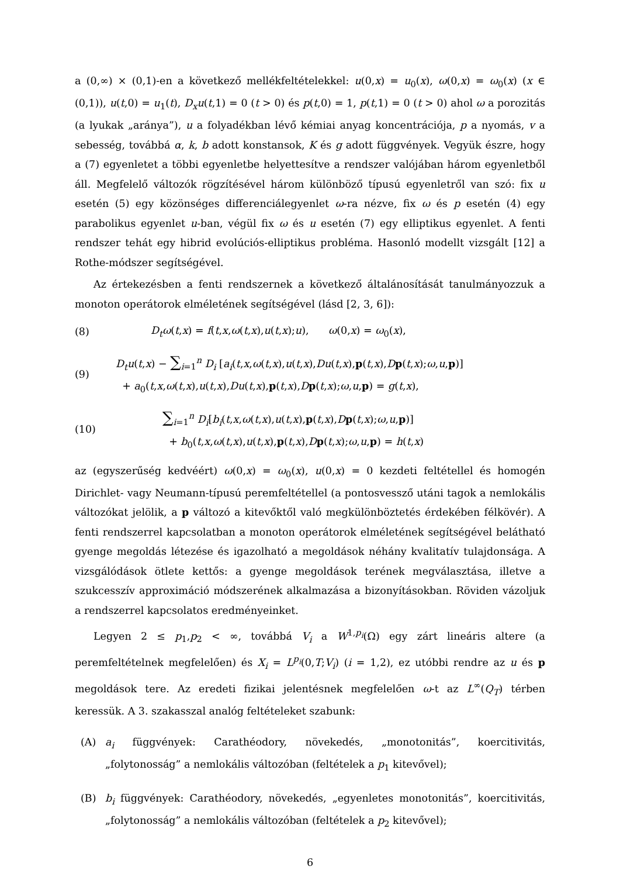a (0,∞) × (0,1)-en a következő mellékfeltételekkel: u(0,x) = u<sub>0</sub>(x), ω(0,x) = ω<sub>0</sub>(x) (x ∈ (0,1)), u(t,0) = u<sub>1</sub>(t), D<sub>x</sub>u(t,1) = 0 (t > 0) és p(t,0) = 1, p(t,1) = 0 (t > 0) ahol ω a porozitás (a lyukak „aránya”), u a folyadékban lévő kémiai anyag koncentrációja, p a nyomás, v a sebesség, továbbá α, k, b adott konstansok, K és g adott függvények. Vegyük észre, hogy a (7) egyenletet a többi egyenletbe helyettesítve a rendszer valójában három egyenletből áll. Megfelelő változók rögzítésével három különböző típusú egyenletről van szó: fix u esetén (5) egy közönséges differenciálegyenlet ω-ra nézve, fix ω és p esetén (4) egy parabolikus egyenlet u-ban, végül fix ω és u esetén (7) egy elliptikus egyenlet. A fenti rendszer tehát egy hibrid evolúciós-elliptikus probléma. Hasonló modellt vizsgált [12] a Rothe-módszer segítségével.
Az értekezésben a fenti rendszernek a következő általánosítását tanulmányozzuk a monoton operátorok elméletének segítségével (lásd [2, 3, 6]):
(8) D<sub>t</sub>ω(t,x) = f(t,x,ω(t,x),u(t,x);u), ω(0,x) = ω<sub>0</sub>(x),
(9) D<sub>t</sub>u(t,x) − ∑<sub>i=1</sub><sup>n</sup> D<sub>i</sub> [a<sub>i</sub>(t,x,ω(t,x),u(t,x),Du(t,x),p(t,x),Dp(t,x);ω,u,p)]
+ a<sub>0</sub>(t,x,ω(t,x),u(t,x),Du(t,x),p(t,x),Dp(t,x);ω,u,p) = g(t,x),
(10) ∑<sub>i=1</sub><sup>n</sup> D<sub>i</sub>[b<sub>i</sub>(t,x,ω(t,x),u(t,x),p(t,x),Dp(t,x);ω,u,p)]
+ b<sub>0</sub>(t,x,ω(t,x),u(t,x),p(t,x),Dp(t,x);ω,u,p) = h(t,x)
az (egyszerűség kedvéért) ω(0,x) = ω<sub>0</sub>(x), u(0,x) = 0 kezdeti feltétellel és homogén Dirichlet- vagy Neumann-típusú peremfeltétellel (a pontosvessző utáni tagok a nemlokális változókat jelölik, a p változó a kitevőktől való megkülönböztetés érdekében félkövér). A fenti rendszerrel kapcsolatban a monoton operátorok elméletének segítségével belátható gyenge megoldás létezése és igazolható a megoldások néhány kvalitatív tulajdonsága. A vizsgálódások ötlete kettős: a gyenge megoldások terének megválasztása, illetve a szukcesszív approximáció módszerének alkalmazása a bizonyításokban. Röviden vázoljuk a rendszerrel kapcsolatos eredményeinket.
Legyen 2 ≤ p<sub>1</sub>,p<sub>2</sub> < ∞, továbbá V<sub>i</sub> a W<sup>1,p<sub>i</sub></sup>(Ω) egy zárt lineáris altere (a peremfeltételnek megfelelően) és X<sub>i</sub> = L<sup>p<sub>i</sub></sup>(0,T;V<sub>i</sub>) (i = 1,2), ez utóbbi rendre az u és p megoldások tere. Az eredeti fizikai jelentésnek megfelelően ω-t az L<sup>∞</sup>(Q<sub>T</sub>) térben keressük. A 3. szakasszal analóg feltételeket szabunk:
(A) a<sub>i</sub> függvények: Carathéodory, növekedés, „monotonitás”, koercitivitás, „folytonosság” a nemlokális változóban (feltételek a p<sub>1</sub> kitevővel);
(B) b<sub>i</sub> függvények: Carathéodory, növekedés, „egyenletes monotonitás”, koercitivitás, „folytonosság” a nemlokális változóban (feltételek a p<sub>2</sub> kitevővel);
6